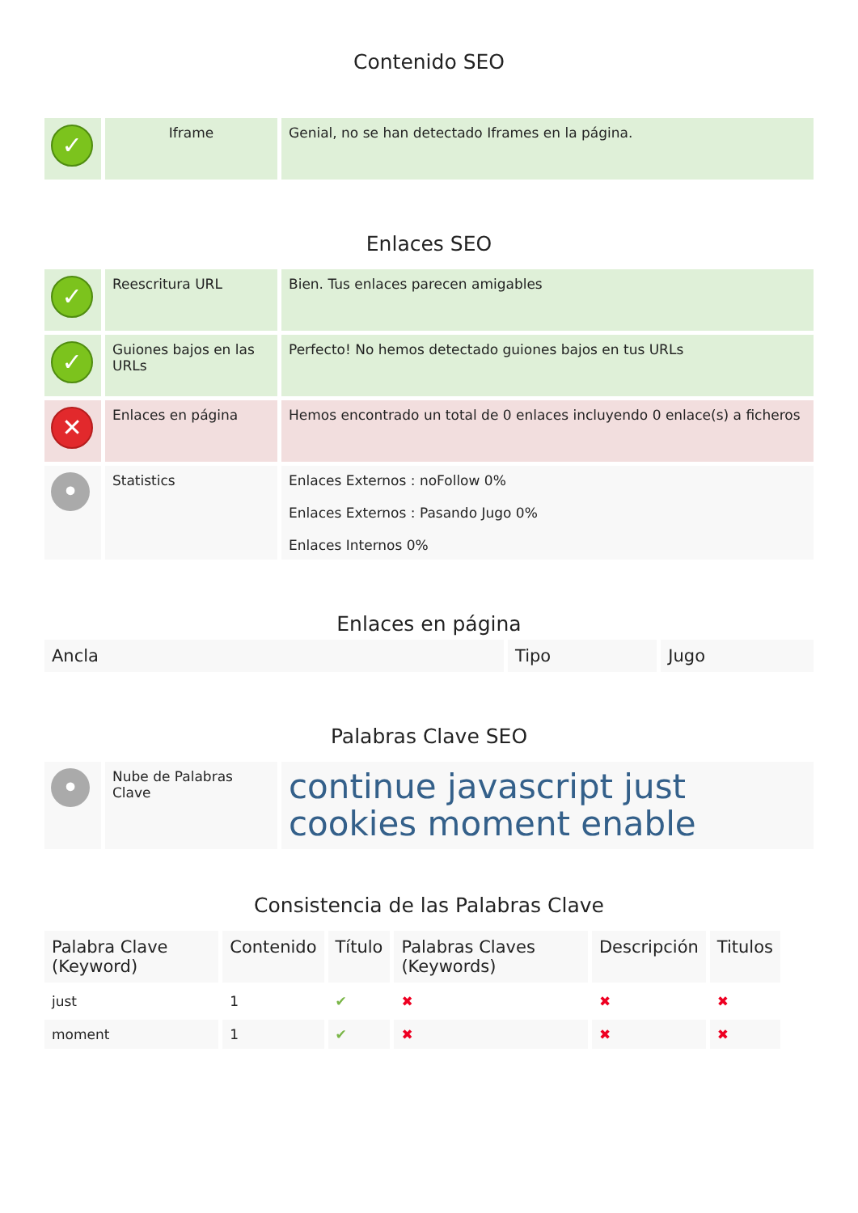Contenido SEO
| ✓ | Iframe | Genial, no se han detectado Iframes en la página. |
Enlaces SEO
| ✓ | Reescritura URL | Bien. Tus enlaces parecen amigables |
| ✓ | Guiones bajos en las URLs | Perfecto! No hemos detectado guiones bajos en tus URLs |
| ✕ | Enlaces en página | Hemos encontrado un total de 0 enlaces incluyendo 0 enlace(s) a ficheros |
| • | Statistics | Enlaces Externos : noFollow 0% Enlaces Externos : Pasando Jugo 0% Enlaces Internos 0% |
Enlaces en página
| Ancla | Tipo | Jugo |
| --- | --- | --- |
Palabras Clave SEO
| • | Nube de Palabras Clave | continue javascript just cookies moment enable |
Consistencia de las Palabras Clave
| Palabra Clave (Keyword) | Contenido | Título | Palabras Claves (Keywords) | Descripción | Titulos |
| --- | --- | --- | --- | --- | --- |
| just | 1 | ✔ | ✖ | ✖ | ✖ |
| moment | 1 | ✔ | ✖ | ✖ | ✖ |